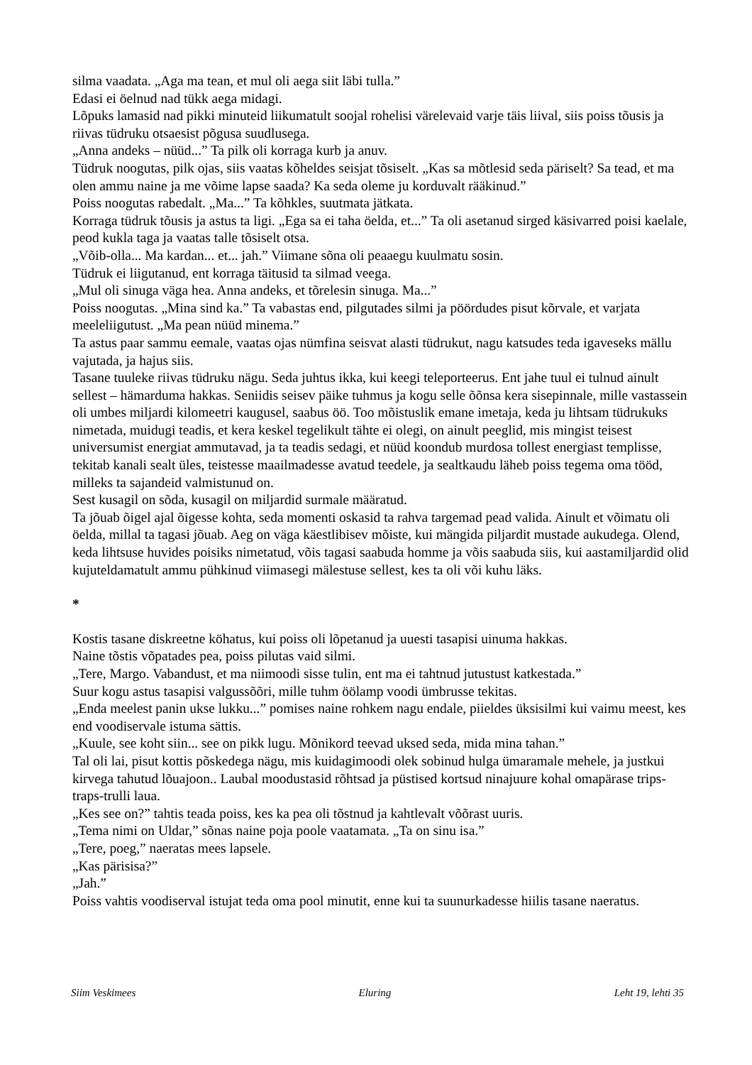silma vaadata. „Aga ma tean, et mul oli aega siit läbi tulla.”
Edasi ei öelnud nad tükk aega midagi.
Lõpuks lamasid nad pikki minuteid liikumatult soojal rohelisi värelevaid varje täis liival, siis poiss tõusis ja riivas tüdruku otsaesist põgusa suudlusega.
„Anna andeks – nüüd...” Ta pilk oli korraga kurb ja anuv.
Tüdruk noogutas, pilk ojas, siis vaatas kõheldes seisjat tõsiselt. „Kas sa mõtlesid seda päriselt? Sa tead, et ma olen ammu naine ja me võime lapse saada? Ka seda oleme ju korduvalt rääkinud.”
Poiss noogutas rabedalt. „Ma...” Ta kõhkles, suutmata jätkata.
Korraga tüdruk tõusis ja astus ta ligi. „Ega sa ei taha öelda, et...” Ta oli asetanud sirged käsivarred poisi kaelale, peod kukla taga ja vaatas talle tõsiselt otsa.
„Võib-olla... Ma kardan... et... jah.” Viimane sõna oli peaaegu kuulmatu sosin.
Tüdruk ei liigutanud, ent korraga täitusid ta silmad veega.
„Mul oli sinuga väga hea. Anna andeks, et tõrelesin sinuga. Ma...”
Poiss noogutas. „Mina sind ka.” Ta vabastas end, pilgutades silmi ja pöördudes pisut kõrvale, et varjata meeleliigutust. „Ma pean nüüd minema.”
Ta astus paar sammu eemale, vaatas ojas nümfina seisvat alasti tüdrukut, nagu katsudes teda igaveseks mällu vajutada, ja hajus siis.
Tasane tuuleke riivas tüdruku nägu. Seda juhtus ikka, kui keegi teleporteerus. Ent jahe tuul ei tulnud ainult sellest – hämarduma hakkas. Seniidis seisev päike tuhmus ja kogu selle õõnsa kera sisepinnale, mille vastassein oli umbes miljardi kilomeetri kaugusel, saabus öö. Too mõistuslik emane imetaja, keda ju lihtsam tüdrukuks nimetada, muidugi teadis, et kera keskel tegelikult tähte ei olegi, on ainult peeglid, mis mingist teisest universumist energiat ammutavad, ja ta teadis sedagi, et nüüd koondub murdosa tollest energiast templisse, tekitab kanali sealt üles, teistesse maailmadesse avatud teedele, ja sealtkaudu läheb poiss tegema oma tööd, milleks ta sajandeid valmistunud on.
Sest kusagil on sõda, kusagil on miljardid surmale määratud.
Ta jõuab õigel ajal õigesse kohta, seda momenti oskasid ta rahva targemad pead valida. Ainult et võimatu oli öelda, millal ta tagasi jõuab. Aeg on väga käestlibisev mõiste, kui mängida piljardit mustade aukudega. Olend, keda lihtsuse huvides poisiks nimetatud, võis tagasi saabuda homme ja võis saabuda siis, kui aastamiljardid olid kujuteldamatult ammu pühkinud viimasegi mälestuse sellest, kes ta oli või kuhu läks.
*
Kostis tasane diskreetne köhatus, kui poiss oli lõpetanud ja uuesti tasapisi uinuma hakkas.
Naine tõstis võpatades pea, poiss pilutas vaid silmi.
„Tere, Margo. Vabandust, et ma niimoodi sisse tulin, ent ma ei tahtnud jutustust katkestada.”
Suur kogu astus tasapisi valgussõõri, mille tuhm öölamp voodi ümbrusse tekitas.
„Enda meelest panin ukse lukku...” pomises naine rohkem nagu endale, piieldes üksisilmi kui vaimu meest, kes end voodiservale istuma sättis.
„Kuule, see koht siin... see on pikk lugu. Mõnikord teevad uksed seda, mida mina tahan.”
Tal oli lai, pisut kottis põskedega nägu, mis kuidagimoodi olek sobinud hulga ümaramale mehele, ja justkui kirvega tahutud lõuajoon.. Laubal moodustasid rõhtsad ja püstised kortsud ninajuure kohal omapärase trips-traps-trulli laua.
„Kes see on?” tahtis teada poiss, kes ka pea oli tõstnud ja kahtlevalt võõrast uuris.
„Tema nimi on Uldar,” sõnas naine poja poole vaatamata. „Ta on sinu isa.”
„Tere, poeg,” naeratas mees lapsele.
„Kas pärisisa?”
„Jah.”
Poiss vahtis voodiserval istujat teda oma pool minutit, enne kui ta suunurkadesse hiilis tasane naeratus.
Siim Veskimees Eluring Leht 19, lehti 35